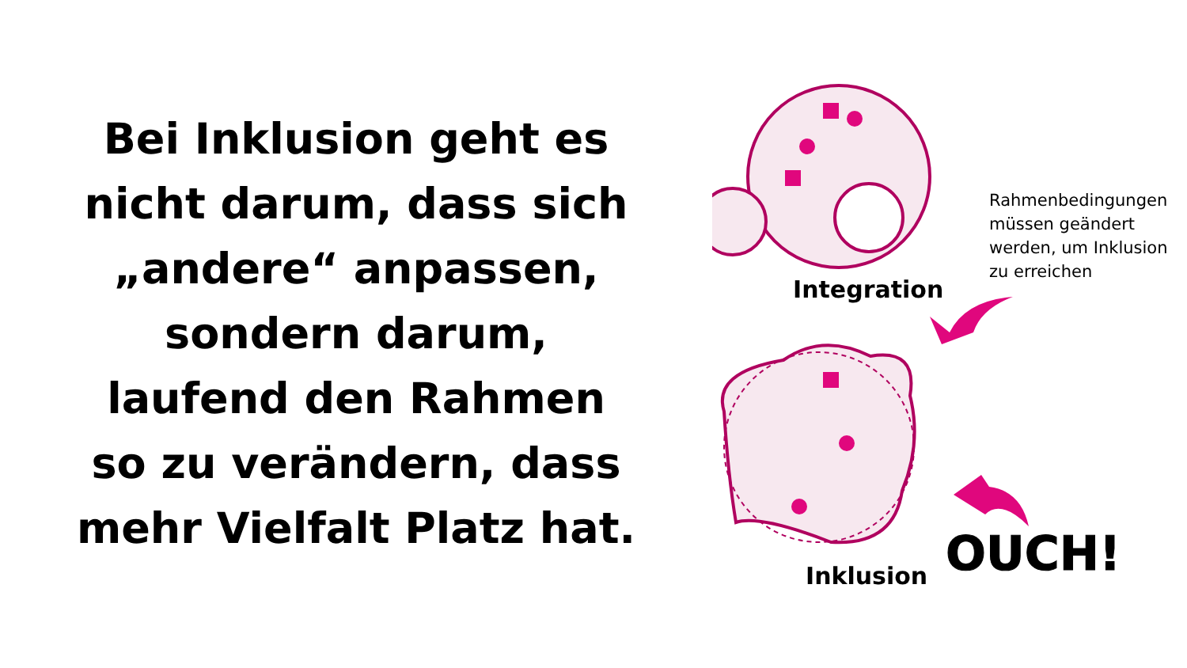Bei Inklusion geht es
nicht darum, dass sich
„andere“ anpassen,
sondern darum,
laufend den Rahmen
so zu verändern, dass
mehr Vielfalt Platz hat.
OUCH!
Integration
Rahmenbedingungen
müssen geändert
werden, um Inklusion
zu erreichen
Inklusion